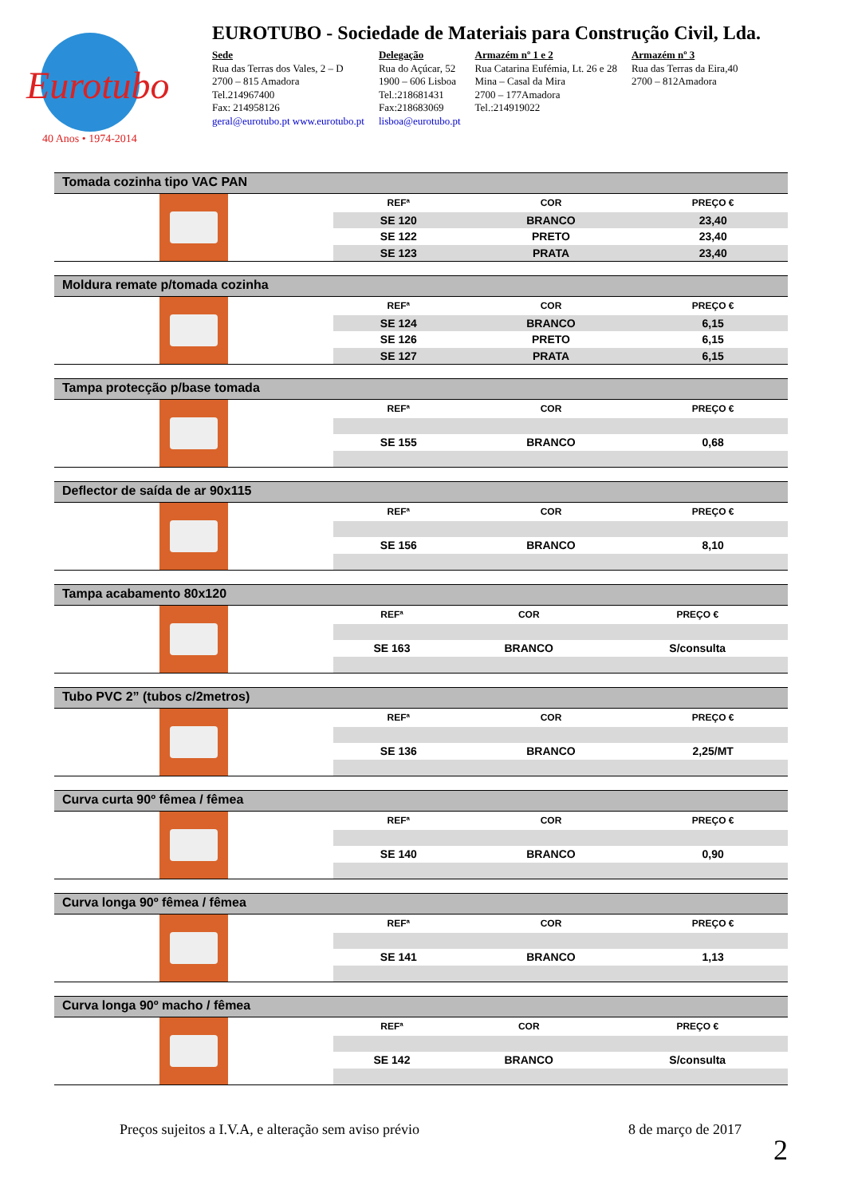Eurotubo
40 Anos • 1974-2014
EUROTUBO - Sociedade de Materiais para Construção Civil, Lda.
Sede
Rua das Terras dos Vales, 2 – D
2700 – 815 Amadora
Tel.214967400
Fax: 214958126
geral@eurotubo.pt www.eurotubo.pt
Delegação
Rua do Açúcar, 52
1900 – 606 Lisboa
Tel.:218681431
Fax:218683069
lisboa@eurotubo.pt
Armazém nº 1 e 2
Rua Catarina Eufémia, Lt. 26 e 28
Mina – Casal da Mira
2700 – 177Amadora
Tel.:214919022
Armazém nº 3
Rua das Terras da Eira,40
2700 – 812Amadora
Tomada cozinha tipo VAC PAN
| REFª | COR | PREÇO € |
| --- | --- | --- |
| SE 120 | BRANCO | 23,40 |
| SE 122 | PRETO | 23,40 |
| SE 123 | PRATA | 23,40 |
Moldura remate p/tomada cozinha
| REFª | COR | PREÇO € |
| --- | --- | --- |
| SE 124 | BRANCO | 6,15 |
| SE 126 | PRETO | 6,15 |
| SE 127 | PRATA | 6,15 |
Tampa protecção p/base tomada
| REFª | COR | PREÇO € |
| --- | --- | --- |
| SE 155 | BRANCO | 0,68 |
Deflector de saída de ar 90x115
| REFª | COR | PREÇO € |
| --- | --- | --- |
| SE 156 | BRANCO | 8,10 |
Tampa acabamento 80x120
| REFª | COR | PREÇO € |
| --- | --- | --- |
| SE 163 | BRANCO | S/consulta |
Tubo PVC 2” (tubos c/2metros)
| REFª | COR | PREÇO € |
| --- | --- | --- |
| SE 136 | BRANCO | 2,25/MT |
Curva curta 90º fêmea / fêmea
| REFª | COR | PREÇO € |
| --- | --- | --- |
| SE 140 | BRANCO | 0,90 |
Curva longa 90º fêmea / fêmea
| REFª | COR | PREÇO € |
| --- | --- | --- |
| SE 141 | BRANCO | 1,13 |
Curva longa 90º macho / fêmea
| REFª | COR | PREÇO € |
| --- | --- | --- |
| SE 142 | BRANCO | S/consulta |
Preços sujeitos a I.V.A, e alteração sem aviso prévio 8 de março de 2017
2